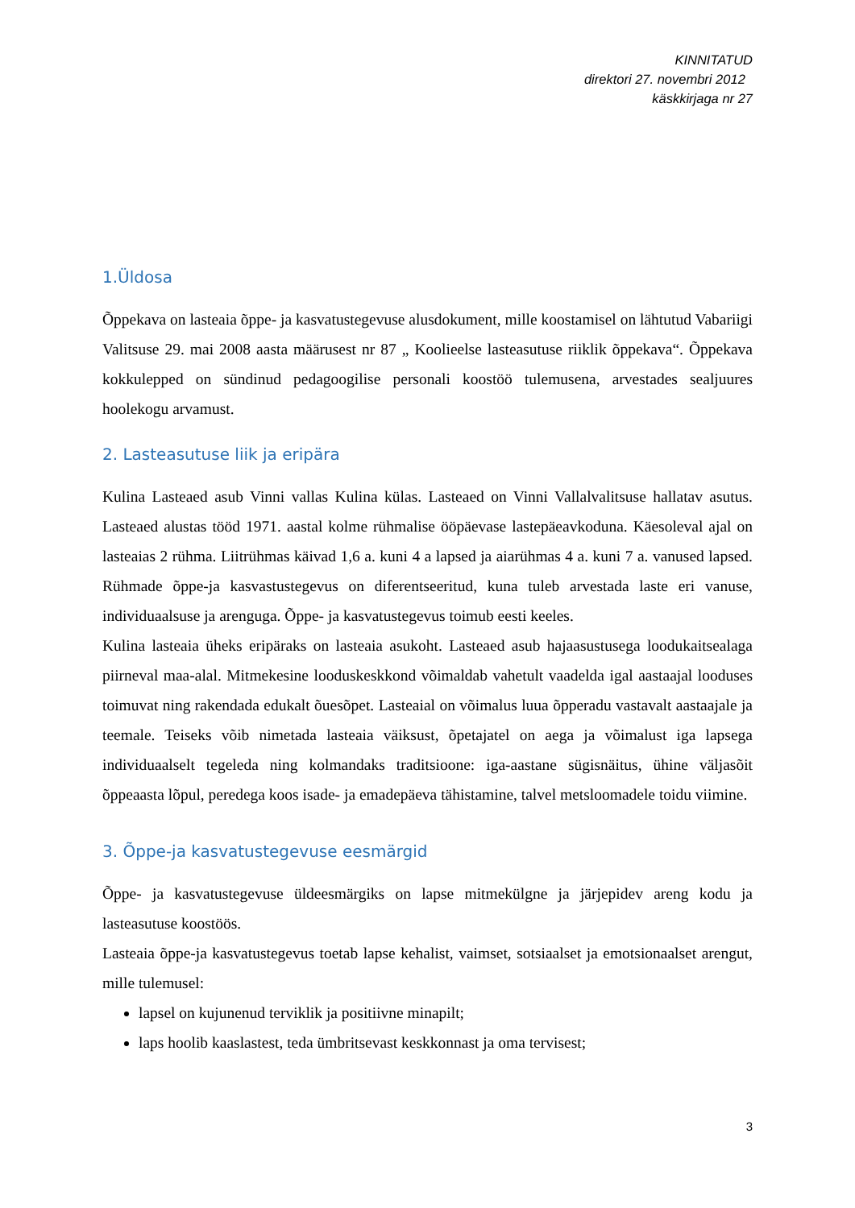KINNITATUD
direktori 27. novembri 2012
käskkirjaga nr 27
1.Üldosa
Õppekava on lasteaia õppe- ja kasvatustegevuse alusdokument, mille koostamisel on lähtutud Vabariigi Valitsuse 29. mai 2008 aasta määrusest nr 87 „ Koolieelse lasteasutuse riiklik õppekava“. Õppekava kokkulepped on sündinud pedagoogilise personali koostöö tulemusena, arvestades sealjuures hoolekogu arvamust.
2. Lasteasutuse liik ja eripära
Kulina Lasteaed asub Vinni vallas Kulina külas. Lasteaed on Vinni Vallalvalitsuse hallatav asutus. Lasteaed alustas tööd 1971. aastal kolme rühmalise ööpäevase lastepäeavkoduna. Käesoleval ajal on lasteaias 2 rühma. Liitrühmas käivad 1,6 a. kuni 4 a lapsed ja aiarühmas 4 a. kuni 7 a. vanused lapsed. Rühmade õppe-ja kasvastustegevus on diferentseeritud, kuna tuleb arvestada laste eri vanuse, individuaalsuse ja arenguga. Õppe- ja kasvatustegevus toimub eesti keeles.
Kulina lasteaia üheks eripäraks on lasteaia asukoht. Lasteaed asub hajaasustusega loodukaitsealaga piirneval maa-alal. Mitmekesine looduskeskkond võimaldab vahetult vaadelda igal aastaajal looduses toimuvat ning rakendada edukalt õuesõpet. Lasteaial on võimalus luua õpperadu vastavalt aastaajale ja teemale. Teiseks võib nimetada lasteaia väiksust, õpetajatel on aega ja võimalust iga lapsega individuaalselt tegeleda ning kolmandaks traditsioone: iga-aastane sügisnäitus, ühine väljasõit õppeaasta lõpul, peredega koos isade- ja emadepäeva tähistamine, talvel metsloomadele toidu viimine.
3. Õppe-ja kasvatustegevuse eesmärgid
Õppe- ja kasvatustegevuse üldeesmärgiks on lapse mitmekülgne ja järjepidev areng kodu ja lasteasutuse koostöös.
Lasteaia õppe-ja kasvatustegevus toetab lapse kehalist, vaimset, sotsiaalset ja emotsionaalset arengut, mille tulemusel:
lapsel on kujunenud terviklik ja positiivne minapilt;
laps hoolib kaaslastest, teda ümbritsevast keskkonnast ja oma tervisest;
3